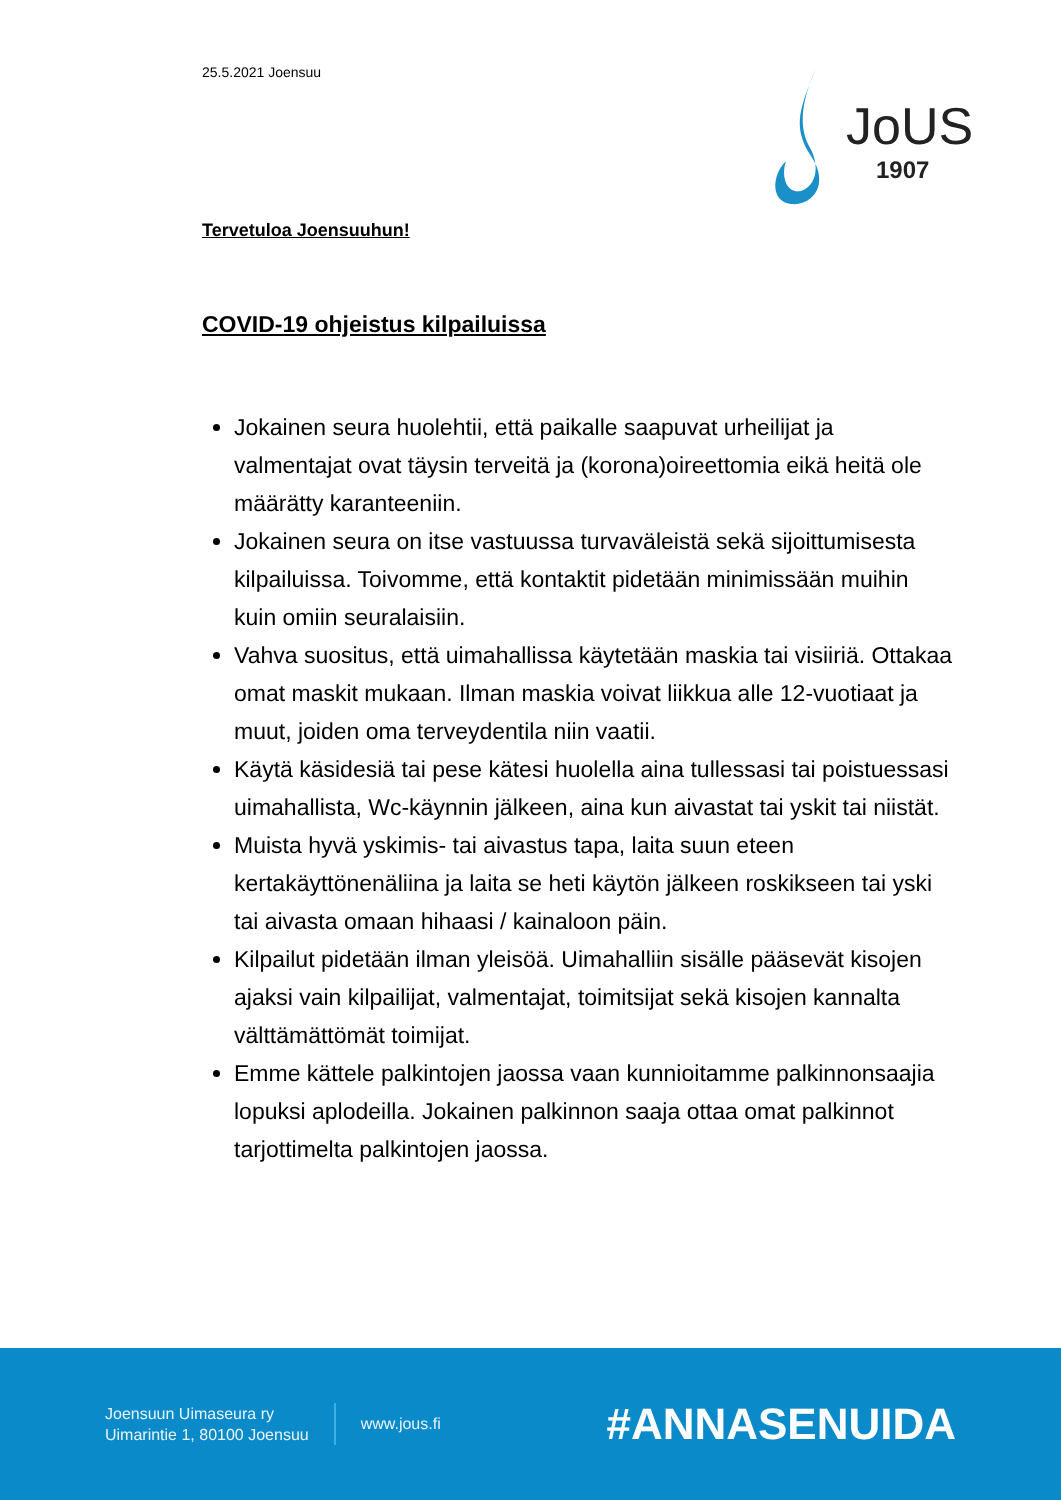25.5.2021 Joensuu
JoUS
1907
Tervetuloa Joensuuhun!
COVID-19 ohjeistus kilpailuissa
Jokainen seura huolehtii, että paikalle saapuvat urheilijat ja valmentajat ovat täysin terveitä ja (korona)oireettomia eikä heitä ole määrätty karanteeniin.
Jokainen seura on itse vastuussa turvaväleistä sekä sijoittumisesta kilpailuissa. Toivomme, että kontaktit pidetään minimissään muihin kuin omiin seuralaisiin.
Vahva suositus, että uimahallissa käytetään maskia tai visiiriä. Ottakaa omat maskit mukaan. Ilman maskia voivat liikkua alle 12-vuotiaat ja muut, joiden oma terveydentila niin vaatii.
Käytä käsidesiä tai pese kätesi huolella aina tullessasi tai poistuessasi uimahallista, Wc-käynnin jälkeen, aina kun aivastat tai yskit tai niistät.
Muista hyvä yskimis- tai aivastus tapa, laita suun eteen kertakäyttönenäliina ja laita se heti käytön jälkeen roskikseen tai yski tai aivasta omaan hihaasi / kainaloon päin.
Kilpailut pidetään ilman yleisöä. Uimahalliin sisälle pääsevät kisojen ajaksi vain kilpailijat, valmentajat, toimitsijat sekä kisojen kannalta välttämättömät toimijat.
Emme kättele palkintojen jaossa vaan kunnioitamme palkinnonsaajia lopuksi aplodeilla. Jokainen palkinnon saaja ottaa omat palkinnot tarjottimelta palkintojen jaossa.
Joensuun Uimaseura ry
Uimarintie 1, 80100 Joensuu
www.jous.fi
#ANNASENUIDA